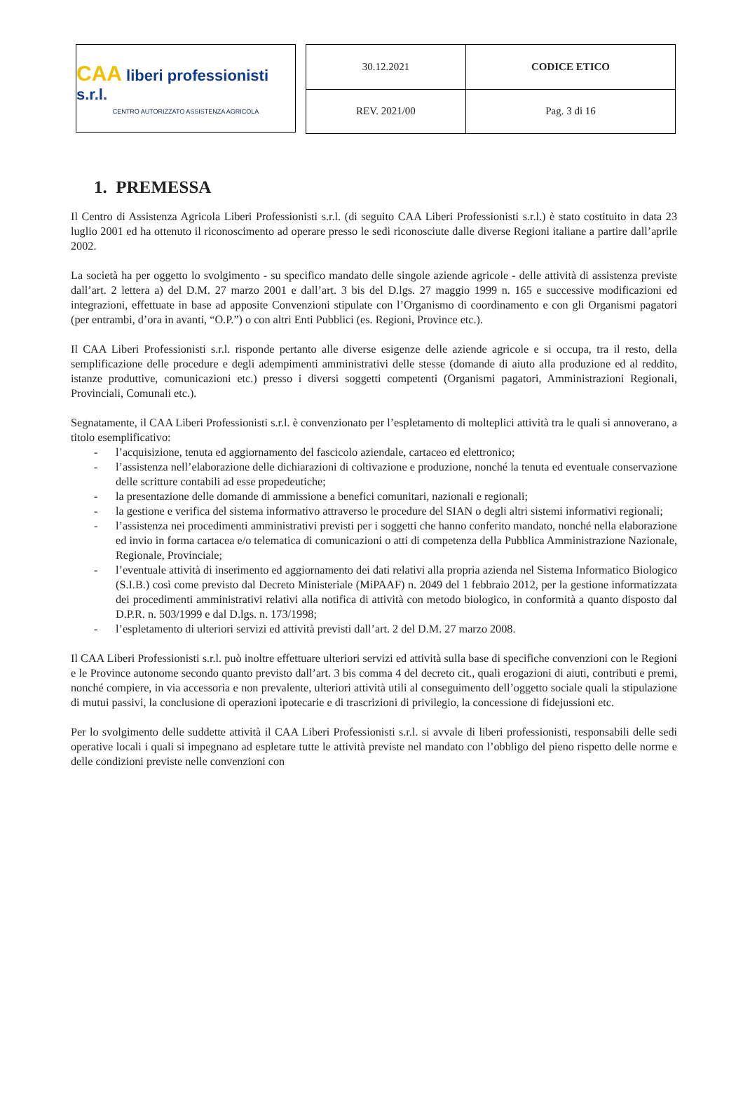CAA liberi professionisti s.r.l.
CENTRO AUTORIZZATO ASSISTENZA AGRICOLA
| 30.12.2021 | CODICE ETICO |
| REV. 2021/00 | Pag. 3 di 16 |
1. PREMESSA
Il Centro di Assistenza Agricola Liberi Professionisti s.r.l. (di seguito CAA Liberi Professionisti s.r.l.) è stato costituito in data 23 luglio 2001 ed ha ottenuto il riconoscimento ad operare presso le sedi riconosciute dalle diverse Regioni italiane a partire dall’aprile 2002.
La società ha per oggetto lo svolgimento - su specifico mandato delle singole aziende agricole - delle attività di assistenza previste dall’art. 2 lettera a) del D.M. 27 marzo 2001 e dall’art. 3 bis del D.lgs. 27 maggio 1999 n. 165 e successive modificazioni ed integrazioni, effettuate in base ad apposite Convenzioni stipulate con l’Organismo di coordinamento e con gli Organismi pagatori (per entrambi, d’ora in avanti, “O.P.”) o con altri Enti Pubblici (es. Regioni, Province etc.).
Il CAA Liberi Professionisti s.r.l. risponde pertanto alle diverse esigenze delle aziende agricole e si occupa, tra il resto, della semplificazione delle procedure e degli adempimenti amministrativi delle stesse (domande di aiuto alla produzione ed al reddito, istanze produttive, comunicazioni etc.) presso i diversi soggetti competenti (Organismi pagatori, Amministrazioni Regionali, Provinciali, Comunali etc.).
Segnatamente, il CAA Liberi Professionisti s.r.l. è convenzionato per l’espletamento di molteplici attività tra le quali si annoverano, a titolo esemplificativo:
- l’acquisizione, tenuta ed aggiornamento del fascicolo aziendale, cartaceo ed elettronico;
- l’assistenza nell’elaborazione delle dichiarazioni di coltivazione e produzione, nonché la tenuta ed eventuale conservazione delle scritture contabili ad esse propedeutiche;
- la presentazione delle domande di ammissione a benefici comunitari, nazionali e regionali;
- la gestione e verifica del sistema informativo attraverso le procedure del SIAN o degli altri sistemi informativi regionali;
- l’assistenza nei procedimenti amministrativi previsti per i soggetti che hanno conferito mandato, nonché nella elaborazione ed invio in forma cartacea e/o telematica di comunicazioni o atti di competenza della Pubblica Amministrazione Nazionale, Regionale, Provinciale;
- l’eventuale attività di inserimento ed aggiornamento dei dati relativi alla propria azienda nel Sistema Informatico Biologico (S.I.B.) così come previsto dal Decreto Ministeriale (MiPAAF) n. 2049 del 1 febbraio 2012, per la gestione informatizzata dei procedimenti amministrativi relativi alla notifica di attività con metodo biologico, in conformità a quanto disposto dal D.P.R. n. 503/1999 e dal D.lgs. n. 173/1998;
- l’espletamento di ulteriori servizi ed attività previsti dall’art. 2 del D.M. 27 marzo 2008.
Il CAA Liberi Professionisti s.r.l. può inoltre effettuare ulteriori servizi ed attività sulla base di specifiche convenzioni con le Regioni e le Province autonome secondo quanto previsto dall’art. 3 bis comma 4 del decreto cit., quali erogazioni di aiuti, contributi e premi, nonché compiere, in via accessoria e non prevalente, ulteriori attività utili al conseguimento dell’oggetto sociale quali la stipulazione di mutui passivi, la conclusione di operazioni ipotecarie e di trascrizioni di privilegio, la concessione di fidejussioni etc.
Per lo svolgimento delle suddette attività il CAA Liberi Professionisti s.r.l. si avvale di liberi professionisti, responsabili delle sedi operative locali i quali si impegnano ad espletare tutte le attività previste nel mandato con l’obbligo del pieno rispetto delle norme e delle condizioni previste nelle convenzioni con